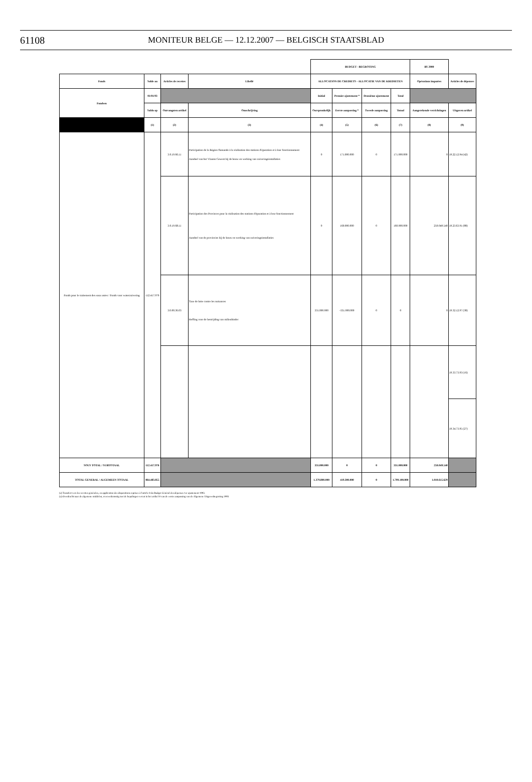61108
MONITEUR BELGE — 12.12.2007 — BELGISCH STAATSBLAD
| | | | | BUDGET - BEGROTING | | | | BS 2000 | |
| Fonds | Solde au | Articles de recettes | Libellé | ALLOCATION DE CREDIETS - ALLOCATIE VAN DE KREDIETEN | | | | Opérations imputées | Articles de dépenses |
| Fondsen | 01/01/93 | | | Initial | Premier ajustement * | Deuxième ajustement | Total | | |
| | Saldo op | Ontvangsten artikel | Omschrijving | Oorspronkelijk | Eerste aanpassing * | Tweede aanpassing | Totaal | Aangerekende verrichtingen | Uitgaven artikel |
| | (1) | (2) | (3) | (4) | (5) | (6) | (7) | (8) | (9) |
| Fonds pour le traitement des eaux usées / Fonds voor waterzuivering | 112.417.976 | 3.0.19.66.11 | Participation de la Région flamande à la réalisation des stations d'épuration et à leur fonctionnement Aandeel van het Vlaams Gewest bij de bouw en werking van zuiveringsinstallaties | 0 | 171.000.000 | 0 | 171.000.000 | 0 | 19.22.12.94 (42) |
| | | 3.0.19.68.11 | Participation des Provinces pour la réalisation des stations d'épuration et à leur fonctionnement Aandeel van de provincies bij de bouw en werking van zuiveringsinstallaties | 0 | 160.000.000 | 0 | 160.000.000 | 250.049.540 | 19.23.63.91 (88) |
| | | 3.0.00.36.03 | Taxe de lutte contre les nuisances Heffing voor de bestrijding van milieuhinder | 331.000.000 | -331.000.000 | 0 | 0 | 0 | 19.32.12.97 (38) |
| | | | | | | | | | 19.33.73.93 (16) |
| | | | | | | | | | 19.34.73.95 (27) |
| SOUS TOTAL / SUBTOTAAL | 112.417.976 | | | 331.000.000 | 0 | 0 | 331.000.000 | 250.049.540 | |
| TOTAL GENERAL / ALGEMEEN TOTAAL | 864.483.855 | | | 1.379.800.000 | 419.300.000 | 0 | 1.799.100.000 | 1.010.615.629 | |
(a) Transfert vers les recettes générales, en application des dispositions reprises à l'article 8 du Budget Général des dépenses 1er ajustement 1993.
(a) Overdracht naar de algemene middelen, overeenkomstig met de bepalingen vervat in het artikel 8 van de eerste aanpassing van de Algemene Uitgavenbegroting 1993